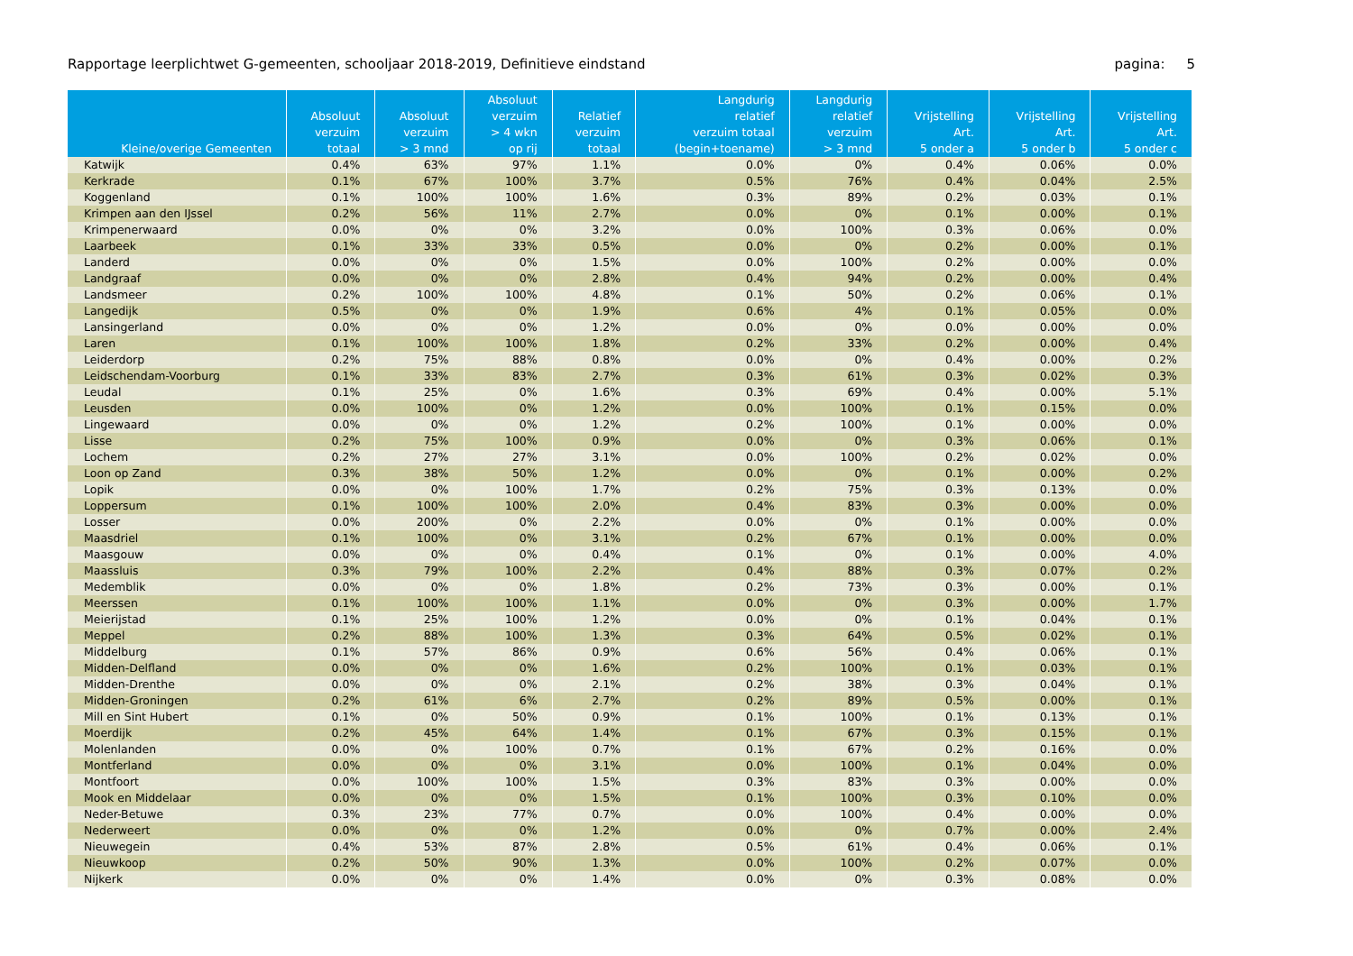Rapportage leerplichtwet G-gemeenten, schooljaar 2018-2019, Definitieve eindstand pagina: 5
| Kleine/overige Gemeenten | Absoluut verzuim totaal | Absoluut verzuim > 3 mnd | Absoluut verzuim > 4 wkn op rij | Relatief verzuim totaal | Langdurig relatief verzuim totaal (begin+toename) | Langdurig relatief verzuim > 3 mnd | Vrijstelling Art. 5 onder a | Vrijstelling Art. 5 onder b | Vrijstelling Art. 5 onder c |
| --- | --- | --- | --- | --- | --- | --- | --- | --- | --- |
| Katwijk | 0.4% | 63% | 97% | 1.1% | 0.0% | 0% | 0.4% | 0.06% | 0.0% |
| Kerkrade | 0.1% | 67% | 100% | 3.7% | 0.5% | 76% | 0.4% | 0.04% | 2.5% |
| Koggenland | 0.1% | 100% | 100% | 1.6% | 0.3% | 89% | 0.2% | 0.03% | 0.1% |
| Krimpen aan den IJssel | 0.2% | 56% | 11% | 2.7% | 0.0% | 0% | 0.1% | 0.00% | 0.1% |
| Krimpenerwaard | 0.0% | 0% | 0% | 3.2% | 0.0% | 100% | 0.3% | 0.06% | 0.0% |
| Laarbeek | 0.1% | 33% | 33% | 0.5% | 0.0% | 0% | 0.2% | 0.00% | 0.1% |
| Landerd | 0.0% | 0% | 0% | 1.5% | 0.0% | 100% | 0.2% | 0.00% | 0.0% |
| Landgraaf | 0.0% | 0% | 0% | 2.8% | 0.4% | 94% | 0.2% | 0.00% | 0.4% |
| Landsmeer | 0.2% | 100% | 100% | 4.8% | 0.1% | 50% | 0.2% | 0.06% | 0.1% |
| Langedijk | 0.5% | 0% | 0% | 1.9% | 0.6% | 4% | 0.1% | 0.05% | 0.0% |
| Lansingerland | 0.0% | 0% | 0% | 1.2% | 0.0% | 0% | 0.0% | 0.00% | 0.0% |
| Laren | 0.1% | 100% | 100% | 1.8% | 0.2% | 33% | 0.2% | 0.00% | 0.4% |
| Leiderdorp | 0.2% | 75% | 88% | 0.8% | 0.0% | 0% | 0.4% | 0.00% | 0.2% |
| Leidschendam-Voorburg | 0.1% | 33% | 83% | 2.7% | 0.3% | 61% | 0.3% | 0.02% | 0.3% |
| Leudal | 0.1% | 25% | 0% | 1.6% | 0.3% | 69% | 0.4% | 0.00% | 5.1% |
| Leusden | 0.0% | 100% | 0% | 1.2% | 0.0% | 100% | 0.1% | 0.15% | 0.0% |
| Lingewaard | 0.0% | 0% | 0% | 1.2% | 0.2% | 100% | 0.1% | 0.00% | 0.0% |
| Lisse | 0.2% | 75% | 100% | 0.9% | 0.0% | 0% | 0.3% | 0.06% | 0.1% |
| Lochem | 0.2% | 27% | 27% | 3.1% | 0.0% | 100% | 0.2% | 0.02% | 0.0% |
| Loon op Zand | 0.3% | 38% | 50% | 1.2% | 0.0% | 0% | 0.1% | 0.00% | 0.2% |
| Lopik | 0.0% | 0% | 100% | 1.7% | 0.2% | 75% | 0.3% | 0.13% | 0.0% |
| Loppersum | 0.1% | 100% | 100% | 2.0% | 0.4% | 83% | 0.3% | 0.00% | 0.0% |
| Losser | 0.0% | 200% | 0% | 2.2% | 0.0% | 0% | 0.1% | 0.00% | 0.0% |
| Maasdriel | 0.1% | 100% | 0% | 3.1% | 0.2% | 67% | 0.1% | 0.00% | 0.0% |
| Maasgouw | 0.0% | 0% | 0% | 0.4% | 0.1% | 0% | 0.1% | 0.00% | 4.0% |
| Maassluis | 0.3% | 79% | 100% | 2.2% | 0.4% | 88% | 0.3% | 0.07% | 0.2% |
| Medemblik | 0.0% | 0% | 0% | 1.8% | 0.2% | 73% | 0.3% | 0.00% | 0.1% |
| Meerssen | 0.1% | 100% | 100% | 1.1% | 0.0% | 0% | 0.3% | 0.00% | 1.7% |
| Meierijstad | 0.1% | 25% | 100% | 1.2% | 0.0% | 0% | 0.1% | 0.04% | 0.1% |
| Meppel | 0.2% | 88% | 100% | 1.3% | 0.3% | 64% | 0.5% | 0.02% | 0.1% |
| Middelburg | 0.1% | 57% | 86% | 0.9% | 0.6% | 56% | 0.4% | 0.06% | 0.1% |
| Midden-Delfland | 0.0% | 0% | 0% | 1.6% | 0.2% | 100% | 0.1% | 0.03% | 0.1% |
| Midden-Drenthe | 0.0% | 0% | 0% | 2.1% | 0.2% | 38% | 0.3% | 0.04% | 0.1% |
| Midden-Groningen | 0.2% | 61% | 6% | 2.7% | 0.2% | 89% | 0.5% | 0.00% | 0.1% |
| Mill en Sint Hubert | 0.1% | 0% | 50% | 0.9% | 0.1% | 100% | 0.1% | 0.13% | 0.1% |
| Moerdijk | 0.2% | 45% | 64% | 1.4% | 0.1% | 67% | 0.3% | 0.15% | 0.1% |
| Molenlanden | 0.0% | 0% | 100% | 0.7% | 0.1% | 67% | 0.2% | 0.16% | 0.0% |
| Montferland | 0.0% | 0% | 0% | 3.1% | 0.0% | 100% | 0.1% | 0.04% | 0.0% |
| Montfoort | 0.0% | 100% | 100% | 1.5% | 0.3% | 83% | 0.3% | 0.00% | 0.0% |
| Mook en Middelaar | 0.0% | 0% | 0% | 1.5% | 0.1% | 100% | 0.3% | 0.10% | 0.0% |
| Neder-Betuwe | 0.3% | 23% | 77% | 0.7% | 0.0% | 100% | 0.4% | 0.00% | 0.0% |
| Nederweert | 0.0% | 0% | 0% | 1.2% | 0.0% | 0% | 0.7% | 0.00% | 2.4% |
| Nieuwegein | 0.4% | 53% | 87% | 2.8% | 0.5% | 61% | 0.4% | 0.06% | 0.1% |
| Nieuwkoop | 0.2% | 50% | 90% | 1.3% | 0.0% | 100% | 0.2% | 0.07% | 0.0% |
| Nijkerk | 0.0% | 0% | 0% | 1.4% | 0.0% | 0% | 0.3% | 0.08% | 0.0% |